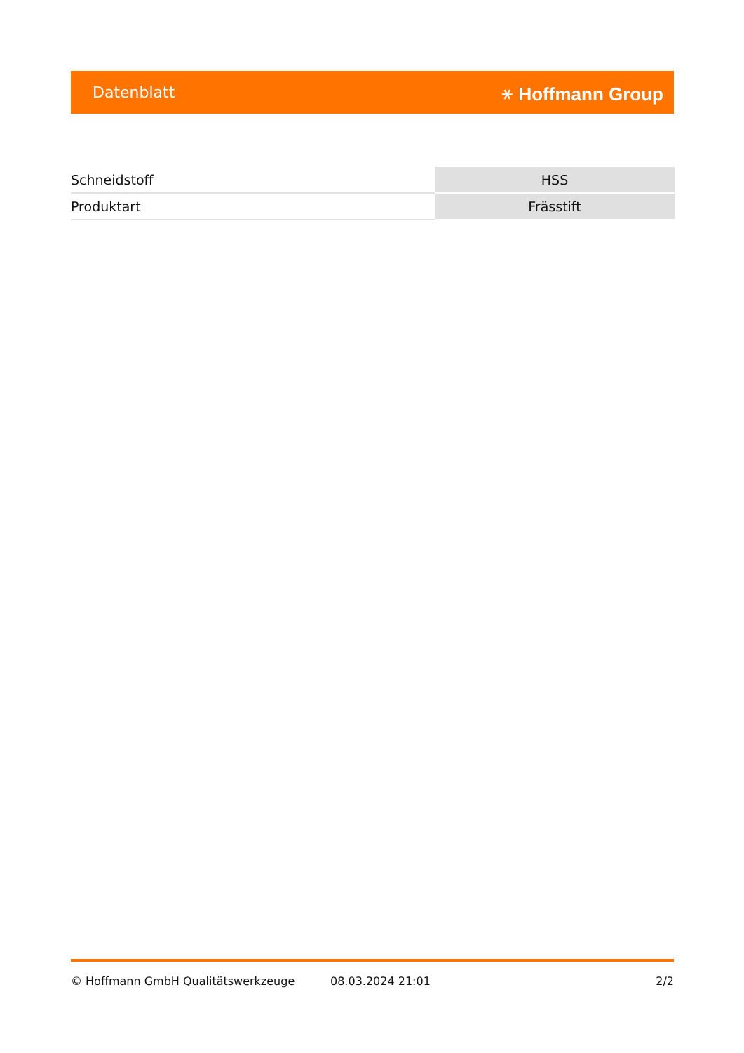Datenblatt ⚹ Hoffmann Group
| Schneidstoff | HSS |
| Produktart | Frässtift |
© Hoffmann GmbH Qualitätswerkzeuge 08.03.2024 21:01 2/2